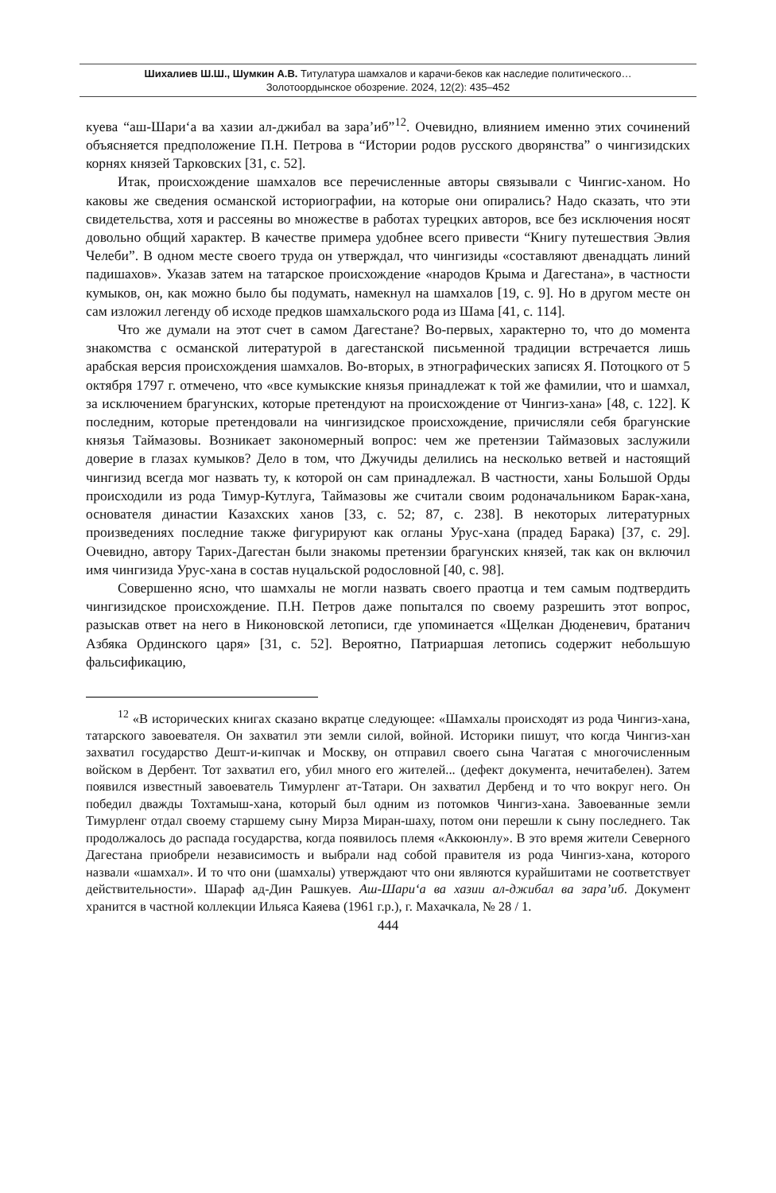Шихалиев Ш.Ш., Шумкин А.В. Титулатура шамхалов и карачи-беков как наследие политического…
Золотоордынское обозрение. 2024, 12(2): 435–452
куева “аш-Шари‘а ва хазии ал-джибал ва зара’иб”<sup>12</sup>. Очевидно, влиянием именно этих сочинений объясняется предположение П.Н. Петрова в “Истории родов русского дворянства” о чингизидских корнях князей Тарковских [31, с. 52].
Итак, происхождение шамхалов все перечисленные авторы связывали с Чингис-ханом. Но каковы же сведения османской историографии, на которые они опирались? Надо сказать, что эти свидетельства, хотя и рассеяны во множестве в работах турецких авторов, все без исключения носят довольно общий характер. В качестве примера удобнее всего привести “Книгу путешествия Эвлия Челеби”. В одном месте своего труда он утверждал, что чингизиды «составляют двенадцать линий падишахов». Указав затем на татарское происхождение «народов Крыма и Дагестана», в частности кумыков, он, как можно было бы подумать, намекнул на шамхалов [19, с. 9]. Но в другом месте он сам изложил легенду об исходе предков шамхальского рода из Шама [41, с. 114].
Что же думали на этот счет в самом Дагестане? Во-первых, характерно то, что до момента знакомства с османской литературой в дагестанской письменной традиции встречается лишь арабская версия происхождения шамхалов. Во-вторых, в этнографических записях Я. Потоцкого от 5 октября 1797 г. отмечено, что «все кумыкские князья принадлежат к той же фамилии, что и шамхал, за исключением брагунских, которые претендуют на происхождение от Чингиз-хана» [48, с. 122]. К последним, которые претендовали на чингизидское происхождение, причисляли себя брагунские князья Таймазовы. Возникает закономерный вопрос: чем же претензии Таймазовых заслужили доверие в глазах кумыков? Дело в том, что Джучиды делились на несколько ветвей и настоящий чингизид всегда мог назвать ту, к которой он сам принадлежал. В частности, ханы Большой Орды происходили из рода Тимур-Кутлуга, Таймазовы же считали своим родоначальником Барак-хана, основателя династии Казахских ханов [33, с. 52; 87, с. 238]. В некоторых литературных произведениях последние также фигурируют как огланы Урус-хана (прадед Барака) [37, с. 29]. Очевидно, автору Тарих-Дагестан были знакомы претензии брагунских князей, так как он включил имя чингизида Урус-хана в состав нуцальской родословной [40, с. 98].
Совершенно ясно, что шамхалы не могли назвать своего праотца и тем самым подтвердить чингизидское происхождение. П.Н. Петров даже попытался по своему разрешить этот вопрос, разыскав ответ на него в Никоновской летописи, где упоминается «Щелкан Дюденевич, братанич Азбяка Ординского царя» [31, с. 52]. Вероятно, Патриаршая летопись содержит небольшую фальсификацию,
<sup>12</sup> «В исторических книгах сказано вкратце следующее: «Шамхалы происходят из рода Чингиз-хана, татарского завоевателя. Он захватил эти земли силой, войной. Историки пишут, что когда Чингиз-хан захватил государство Дешт-и-кипчак и Москву, он отправил своего сына Чагатая с многочисленным войском в Дербент. Тот захватил его, убил много его жителей... (дефект документа, нечитабелен). Затем появился известный завоеватель Тимурленг ат-Татари. Он захватил Дербенд и то что вокруг него. Он победил дважды Тохтамыш-хана, который был одним из потомков Чингиз-хана. Завоеванные земли Тимурленг отдал своему старшему сыну Мирза Миран-шаху, потом они перешли к сыну последнего. Так продолжалось до распада государства, когда появилось племя «Аккоюнлу». В это время жители Северного Дагестана приобрели независимость и выбрали над собой правителя из рода Чингиз-хана, которого назвали «шамхал». И то что они (шамхалы) утверждают что они являются курайшитами не соответствует действительности». Шараф ад-Дин Рашкуев. Аш-Шари‘а ва хазии ал-джибал ва зара’иб. Документ хранится в частной коллекции Ильяса Каяева (1961 г.р.), г. Махачкала, № 28 / 1.
444